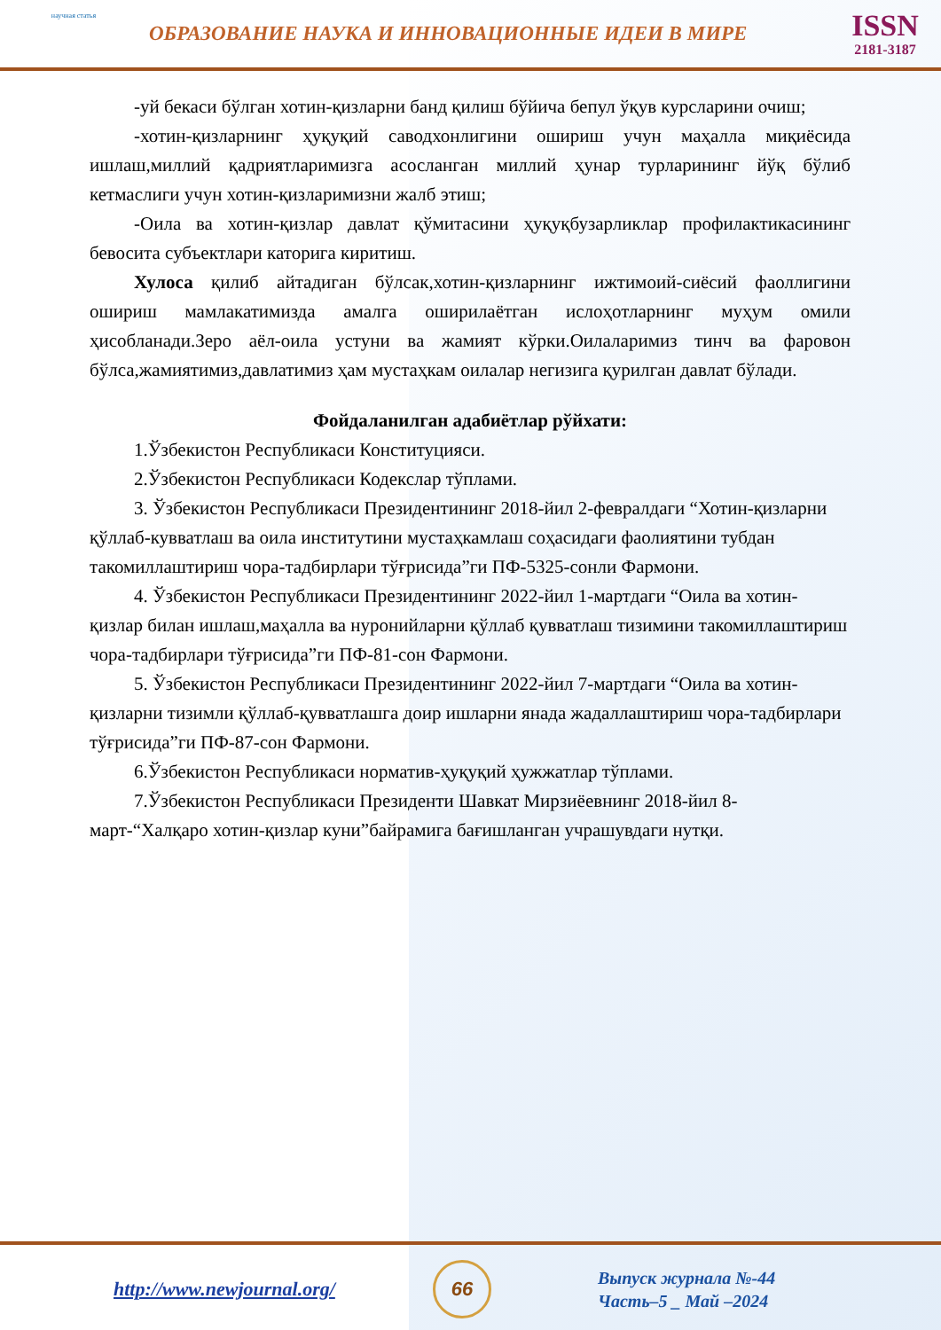научная статья
ОБРАЗОВАНИЕ НАУКА И ИННОВАЦИОННЫЕ ИДЕИ В МИРЕ
ISSN
2181-3187
-уй бекаси бўлган хотин-қизларни банд қилиш бўйича бепул ўқув курсларини очиш;
-хотин-қизларнинг ҳуқуқий саводхонлигини ошириш учун маҳалла миқиёсида ишлаш,миллий қадриятларимизга асосланган миллий ҳунар турларининг йўқ бўлиб кетмаслиги учун хотин-қизларимизни жалб этиш;
-Оила ва хотин-қизлар давлат қўмитасини ҳуқуқбузарликлар профилактикасининг бевосита субъектлари каторига киритиш.
Хулоса қилиб айтадиган бўлсак,хотин-қизларнинг ижтимоий-сиёсий фаоллигини ошириш мамлакатимизда амалга оширилаётган ислоҳотларнинг муҳум омили ҳисобланади.Зеро аёл-оила устуни ва жамият кўрки.Оилаларимиз тинч ва фаровон бўлса,жамиятимиз,давлатимиз ҳам мустаҳкам оилалар негизига қурилган давлат бўлади.
Фойдаланилган адабиётлар рўйхати:
1.Ўзбекистон Республикаси Конституцияси.
2.Ўзбекистон Республикаси Кодекслар тўплами.
3. Ўзбекистон Республикаси Президентининг 2018-йил 2-февралдаги “Хотин-қизларни қўллаб-кувватлаш ва оила институтини мустаҳкамлаш соҳасидаги фаолиятини тубдан такомиллаштириш чора-тадбирлари тўғрисида”ги ПФ-5325-сонли Фармони.
4. Ўзбекистон Республикаси Президентининг 2022-йил 1-мартдаги “Оила ва хотин-қизлар билан ишлаш,маҳалла ва нуронийларни қўллаб қувватлаш тизимини такомиллаштириш чора-тадбирлари тўғрисида”ги ПФ-81-сон Фармони.
5. Ўзбекистон Республикаси Президентининг 2022-йил 7-мартдаги “Оила ва хотин-қизларни тизимли қўллаб-қувватлашга доир ишларни янада жадаллаштириш чора-тадбирлари тўғрисида”ги ПФ-87-сон Фармони.
6.Ўзбекистон Республикаси норматив-ҳуқуқий ҳужжатлар тўплами.
7.Ўзбекистон Республикаси Президенти Шавкат Мирзиёевнинг 2018-йил 8-март-“Халқаро хотин-қизлар куни”байрамига бағишланган учрашувдаги нутқи.
http://www.newjournal.org/
66
Выпуск журнала №-44
Часть–5 _ Май –2024